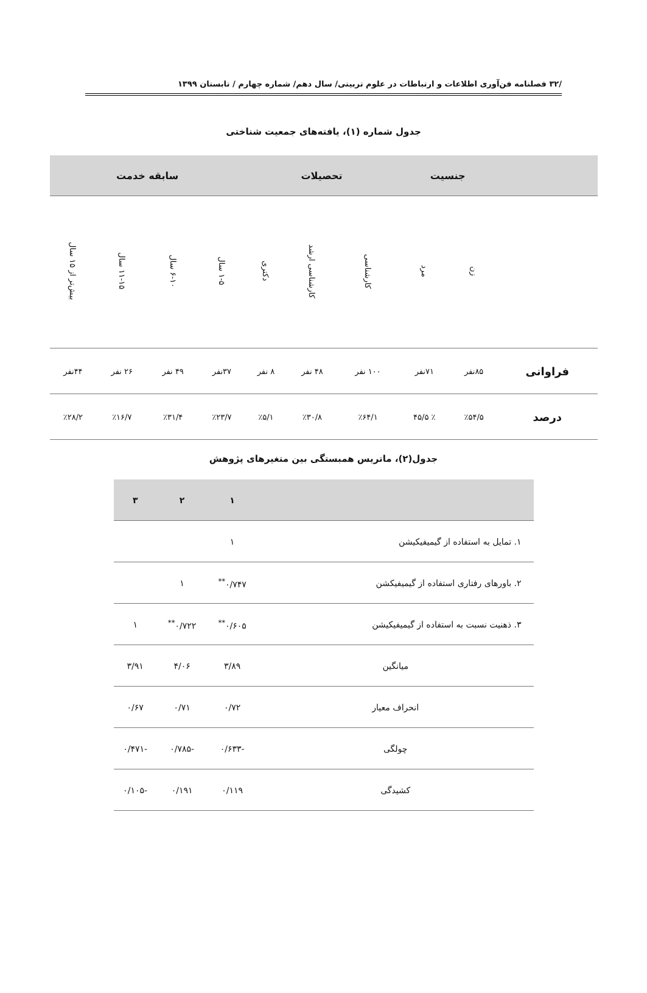/۳۲ فصلنامه فن‌آوری اطلاعات و ارتباطات در علوم تربیتی/ سال دهم/ شماره چهارم / تابستان ۱۳۹۹
جدول شماره (۱)، یافته‌های جمعیت شناختی
| | جنسیت | | تحصیلات | | | سابقه خدمت | | | |
| --- | --- | --- | --- | --- | --- | --- | --- | --- | --- |
| | زن | مرد | کارشناسی | کارشناسی ارشد | دکتری | ۱-۵ سال | ۶-۱۰ سال | ۱۱-۱۵ سال | بیش‌تر از ۱۵ سال |
| فراوانی | ۸۵نفر | ۷۱نفر | ۱۰۰ نفر | ۴۸ نفر | ۸ نفر | ۳۷نفر | ۴۹ نفر | ۲۶ نفر | ۴۴نفر |
| درصد | ٪۵۴/۵ | ٪ ۴۵/۵ | ٪۶۴/۱ | ٪۳۰/۸ | ٪۵/۱ | ٪۲۳/۷ | ٪۳۱/۴ | ٪۱۶/۷ | ٪۲۸/۲ |
جدول(۲)، ماتریس همبستگی بین متغیرهای پژوهش
| | ۱ | ۲ | ۳ |
| --- | --- | --- | --- |
| ۱. تمایل به استفاده از گیمیفیکیشن | ۱ | | |
| ۲. باورهای رفتاری استفاده از گیمیفیکشن | ۰/۷۴۷<sup>**</sup> | ۱ | |
| ۳. ذهنیت نسبت به استفاده از گیمیفیکیشن | ۰/۶۰۵<sup>**</sup> | ۰/۷۲۲<sup>**</sup> | ۱ |
| میانگین | ۳/۸۹ | ۴/۰۶ | ۳/۹۱ |
| انحراف معیار | ۰/۷۲ | ۰/۷۱ | ۰/۶۷ |
| چولگی | -۰/۶۳۳ | -۰/۷۸۵ | -۰/۴۷۱ |
| کشیدگی | ۰/۱۱۹ | ۰/۱۹۱ | -۰/۱۰۵ |